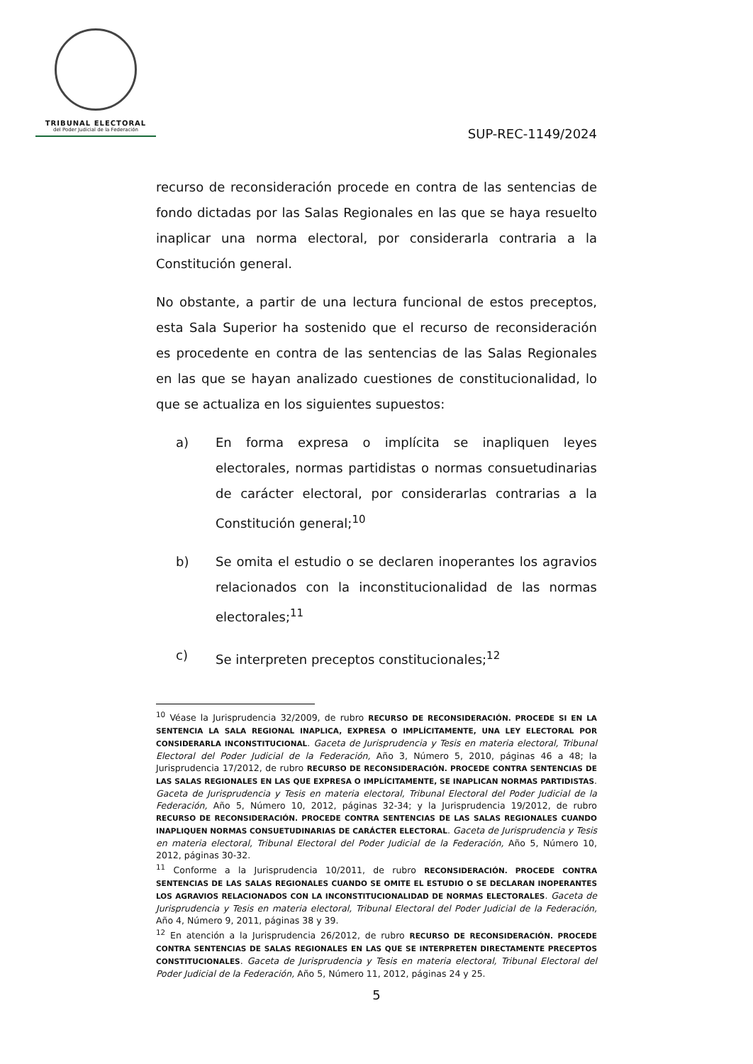TRIBUNAL ELECTORAL
del Poder Judicial de la Federación
SUP-REC-1149/2024
recurso de reconsideración procede en contra de las sentencias de fondo dictadas por las Salas Regionales en las que se haya resuelto inaplicar una norma electoral, por considerarla contraria a la Constitución general.
No obstante, a partir de una lectura funcional de estos preceptos, esta Sala Superior ha sostenido que el recurso de reconsideración es procedente en contra de las sentencias de las Salas Regionales en las que se hayan analizado cuestiones de constitucionalidad, lo que se actualiza en los siguientes supuestos:
a) En forma expresa o implícita se inapliquen leyes electorales, normas partidistas o normas consuetudinarias de carácter electoral, por considerarlas contrarias a la Constitución general;<sup>10</sup>
b) Se omita el estudio o se declaren inoperantes los agravios relacionados con la inconstitucionalidad de las normas electorales;<sup>11</sup>
c) Se interpreten preceptos constitucionales;<sup>12</sup>
<sup>10</sup> Véase la Jurisprudencia 32/2009, de rubro RECURSO DE RECONSIDERACIÓN. PROCEDE SI EN LA SENTENCIA LA SALA REGIONAL INAPLICA, EXPRESA O IMPLÍCITAMENTE, UNA LEY ELECTORAL POR CONSIDERARLA INCONSTITUCIONAL. Gaceta de Jurisprudencia y Tesis en materia electoral, Tribunal Electoral del Poder Judicial de la Federación, Año 3, Número 5, 2010, páginas 46 a 48; la Jurisprudencia 17/2012, de rubro RECURSO DE RECONSIDERACIÓN. PROCEDE CONTRA SENTENCIAS DE LAS SALAS REGIONALES EN LAS QUE EXPRESA O IMPLÍCITAMENTE, SE INAPLICAN NORMAS PARTIDISTAS. Gaceta de Jurisprudencia y Tesis en materia electoral, Tribunal Electoral del Poder Judicial de la Federación, Año 5, Número 10, 2012, páginas 32-34; y la Jurisprudencia 19/2012, de rubro RECURSO DE RECONSIDERACIÓN. PROCEDE CONTRA SENTENCIAS DE LAS SALAS REGIONALES CUANDO INAPLIQUEN NORMAS CONSUETUDINARIAS DE CARÁCTER ELECTORAL. Gaceta de Jurisprudencia y Tesis en materia electoral, Tribunal Electoral del Poder Judicial de la Federación, Año 5, Número 10, 2012, páginas 30-32.
<sup>11</sup> Conforme a la Jurisprudencia 10/2011, de rubro RECONSIDERACIÓN. PROCEDE CONTRA SENTENCIAS DE LAS SALAS REGIONALES CUANDO SE OMITE EL ESTUDIO O SE DECLARAN INOPERANTES LOS AGRAVIOS RELACIONADOS CON LA INCONSTITUCIONALIDAD DE NORMAS ELECTORALES. Gaceta de Jurisprudencia y Tesis en materia electoral, Tribunal Electoral del Poder Judicial de la Federación, Año 4, Número 9, 2011, páginas 38 y 39.
<sup>12</sup> En atención a la Jurisprudencia 26/2012, de rubro RECURSO DE RECONSIDERACIÓN. PROCEDE CONTRA SENTENCIAS DE SALAS REGIONALES EN LAS QUE SE INTERPRETEN DIRECTAMENTE PRECEPTOS CONSTITUCIONALES. Gaceta de Jurisprudencia y Tesis en materia electoral, Tribunal Electoral del Poder Judicial de la Federación, Año 5, Número 11, 2012, páginas 24 y 25.
5